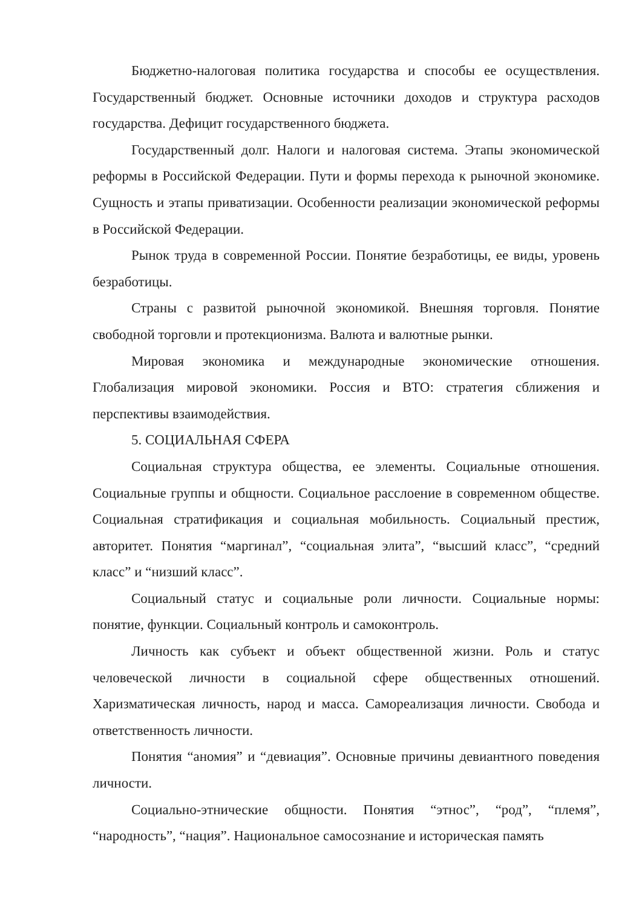Бюджетно-налоговая политика государства и способы ее осуществления. Государственный бюджет. Основные источники доходов и структура расходов государства. Дефицит государственного бюджета.
Государственный долг. Налоги и налоговая система. Этапы экономической реформы в Российской Федерации. Пути и формы перехода к рыночной экономике. Сущность и этапы приватизации. Особенности реализации экономической реформы в Российской Федерации.
Рынок труда в современной России. Понятие безработицы, ее виды, уровень безработицы.
Страны с развитой рыночной экономикой. Внешняя торговля. Понятие свободной торговли и протекционизма. Валюта и валютные рынки.
Мировая экономика и международные экономические отношения. Глобализация мировой экономики. Россия и ВТО: стратегия сближения и перспективы взаимодействия.
5. СОЦИАЛЬНАЯ СФЕРА
Социальная структура общества, ее элементы. Социальные отношения. Социальные группы и общности. Социальное расслоение в современном обществе. Социальная стратификация и социальная мобильность. Социальный престиж, авторитет. Понятия “маргинал”, “социальная элита”, “высший класс”, “средний класс” и “низший класс”.
Социальный статус и социальные роли личности. Социальные нормы: понятие, функции. Социальный контроль и самоконтроль.
Личность как субъект и объект общественной жизни. Роль и статус человеческой личности в социальной сфере общественных отношений. Харизматическая личность, народ и масса. Самореализация личности. Свобода и ответственность личности.
Понятия “аномия” и “девиация”. Основные причины девиантного поведения личности.
Социально-этнические общности. Понятия “этнос”, “род”, “племя”, “народность”, “нация”. Национальное самосознание и историческая память